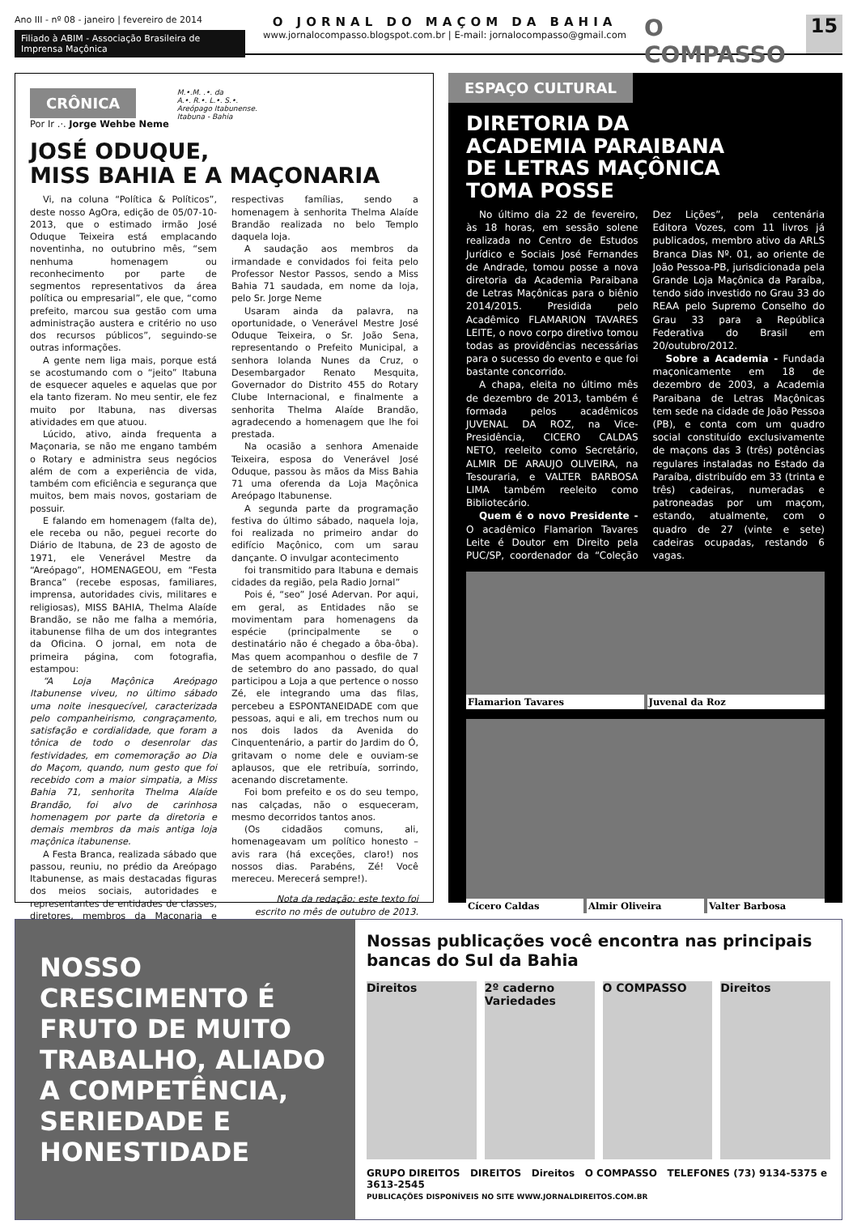Ano III - nº 08 - janeiro | fevereiro de 2014
Filiado à ABIM - Associação Brasileira de Imprensa Maçônica
O JORNAL DO MAÇOM DA BAHIA
www.jornalocompasso.blogspot.com.br | E-mail: jornalocompasso@gmail.com
O COMPASSO
15
CRÔNICA
Por Ir .·. Jorge Wehbe Neme
M.•.M. .•. da
A.•. R.•. L.•. S.•.
Areópago Itabunense.
Itabuna - Bahia
JOSÉ ODUQUE,
MISS BAHIA E A MAÇONARIA
Vi, na coluna “Política & Políticos”, deste nosso AgOra, edição de 05/07-10-2013, que o estimado irmão José Oduque Teixeira está emplacando noventinha, no outubrino mês, “sem nenhuma homenagem ou reconhecimento por parte de segmentos representativos da área política ou empresarial”, ele que, “como prefeito, marcou sua gestão com uma administração austera e critério no uso dos recursos públicos”, seguindo-se outras informações.
A gente nem liga mais, porque está se acostumando com o “jeito” Itabuna de esquecer aqueles e aquelas que por ela tanto fizeram. No meu sentir, ele fez muito por Itabuna, nas diversas atividades em que atuou.
Lúcido, ativo, ainda frequenta a Maçonaria, se não me engano também o Rotary e administra seus negócios além de com a experiência de vida, também com eficiência e segurança que muitos, bem mais novos, gostariam de possuir.
E falando em homenagem (falta de), ele receba ou não, peguei recorte do Diário de Itabuna, de 23 de agosto de 1971, ele Venerável Mestre da “Areópago”, HOMENAGEOU, em “Festa Branca” (recebe esposas, familiares, imprensa, autoridades civis, militares e religiosas), MISS BAHIA, Thelma Alaíde Brandão, se não me falha a memória, itabunense filha de um dos integrantes da Oficina. O jornal, em nota de primeira página, com fotografia, estampou:
“A Loja Maçônica Areópago Itabunense viveu, no último sábado uma noite inesquecível, caracterizada pelo companheirismo, congraçamento, satisfação e cordialidade, que foram a tônica de todo o desenrolar das festividades, em comemoração ao Dia do Maçom, quando, num gesto que foi recebido com a maior simpatia, a Miss Bahia 71, senhorita Thelma Alaíde Brandão, foi alvo de carinhosa homenagem por parte da diretoria e demais membros da mais antiga loja maçônica itabunense.
A Festa Branca, realizada sábado que passou, reuniu, no prédio da Areópago Itabunense, as mais destacadas figuras dos meios sociais, autoridades e representantes de entidades de classes, diretores, membros da Maçonaria e respectivas famílias, sendo a homenagem à senhorita Thelma Alaíde Brandão realizada no belo Templo daquela loja.
A saudação aos membros da irmandade e convidados foi feita pelo Professor Nestor Passos, sendo a Miss Bahia 71 saudada, em nome da loja, pelo Sr. Jorge Neme
Usaram ainda da palavra, na oportunidade, o Venerável Mestre José Oduque Teixeira, o Sr. João Sena, representando o Prefeito Municipal, a senhora Iolanda Nunes da Cruz, o Desembargador Renato Mesquita, Governador do Distrito 455 do Rotary Clube Internacional, e finalmente a senhorita Thelma Alaíde Brandão, agradecendo a homenagem que lhe foi prestada.
Na ocasião a senhora Amenaide Teixeira, esposa do Venerável José Oduque, passou às mãos da Miss Bahia 71 uma oferenda da Loja Maçônica Areópago Itabunense.
A segunda parte da programação festiva do último sábado, naquela loja, foi realizada no primeiro andar do edifício Maçônico, com um sarau dançante. O invulgar acontecimento
foi transmitido para Itabuna e demais cidades da região, pela Radio Jornal”
Pois é, “seo” José Adervan. Por aqui, em geral, as Entidades não se movimentam para homenagens da espécie (principalmente se o destinatário não é chegado a ôba-ôba). Mas quem acompanhou o desfile de 7 de setembro do ano passado, do qual participou a Loja a que pertence o nosso Zé, ele integrando uma das filas, percebeu a ESPONTANEIDADE com que pessoas, aqui e ali, em trechos num ou nos dois lados da Avenida do Cinquentenário, a partir do Jardim do Ó, gritavam o nome dele e ouviam-se aplausos, que ele retribuía, sorrindo, acenando discretamente.
Foi bom prefeito e os do seu tempo, nas calçadas, não o esqueceram, mesmo decorridos tantos anos.
(Os cidadãos comuns, ali, homenageavam um político honesto – avis rara (há exceções, claro!) nos nossos dias. Parabéns, Zé! Você mereceu. Merecerá sempre!).
Nota da redação: este texto foi escrito no mês de outubro de 2013.
ESPAÇO CULTURAL
DIRETORIA DA
ACADEMIA PARAIBANA
DE LETRAS MAÇÔNICA
TOMA POSSE
No último dia 22 de fevereiro, às 18 horas, em sessão solene realizada no Centro de Estudos Jurídico e Sociais José Fernandes de Andrade, tomou posse a nova diretoria da Academia Paraibana de Letras Maçônicas para o biênio 2014/2015. Presidida pelo Acadêmico FLAMARION TAVARES LEITE, o novo corpo diretivo tomou todas as providências necessárias para o sucesso do evento e que foi bastante concorrido.
A chapa, eleita no último mês de dezembro de 2013, também é formada pelos acadêmicos JUVENAL DA ROZ, na Vice-Presidência, CICERO CALDAS NETO, reeleito como Secretário, ALMIR DE ARAUJO OLIVEIRA, na Tesouraria, e VALTER BARBOSA LIMA também reeleito como Bibliotecário.
Quem é o novo Presidente - O acadêmico Flamarion Tavares Leite é Doutor em Direito pela PUC/SP, coordenador da “Coleção Dez Lições”, pela centenária Editora Vozes, com 11 livros já publicados, membro ativo da ARLS Branca Dias Nº. 01, ao oriente de João Pessoa-PB, jurisdicionada pela Grande Loja Maçônica da Paraíba, tendo sido investido no Grau 33 do REAA pelo Supremo Conselho do Grau 33 para a República Federativa do Brasil em 20/outubro/2012.
Sobre a Academia - Fundada maçonicamente em 18 de dezembro de 2003, a Academia Paraibana de Letras Maçônicas tem sede na cidade de João Pessoa (PB), e conta com um quadro social constituído exclusivamente de maçons das 3 (três) potências regulares instaladas no Estado da Paraíba, distribuído em 33 (trinta e três) cadeiras, numeradas e patroneadas por um maçom, estando, atualmente, com o quadro de 27 (vinte e sete) cadeiras ocupadas, restando 6 vagas.
Flamarion Tavares Juvenal da Roz
Cícero Caldas Almir Oliveira Valter Barbosa
NOSSO CRESCIMENTO É FRUTO DE MUITO TRABALHO, ALIADO A COMPETÊNCIA, SERIEDADE E HONESTIDADE
Nossas publicações você encontra nas principais bancas do Sul da Bahia
Direitos 2º caderno Variedades O COMPASSO Direitos
GRUPO DIREITOS DIREITOS Direitos O COMPASSO TELEFONES (73) 9134-5375 e 3613-2545
PUBLICAÇÕES DISPONÍVEIS NO SITE WWW.JORNALDIREITOS.COM.BR